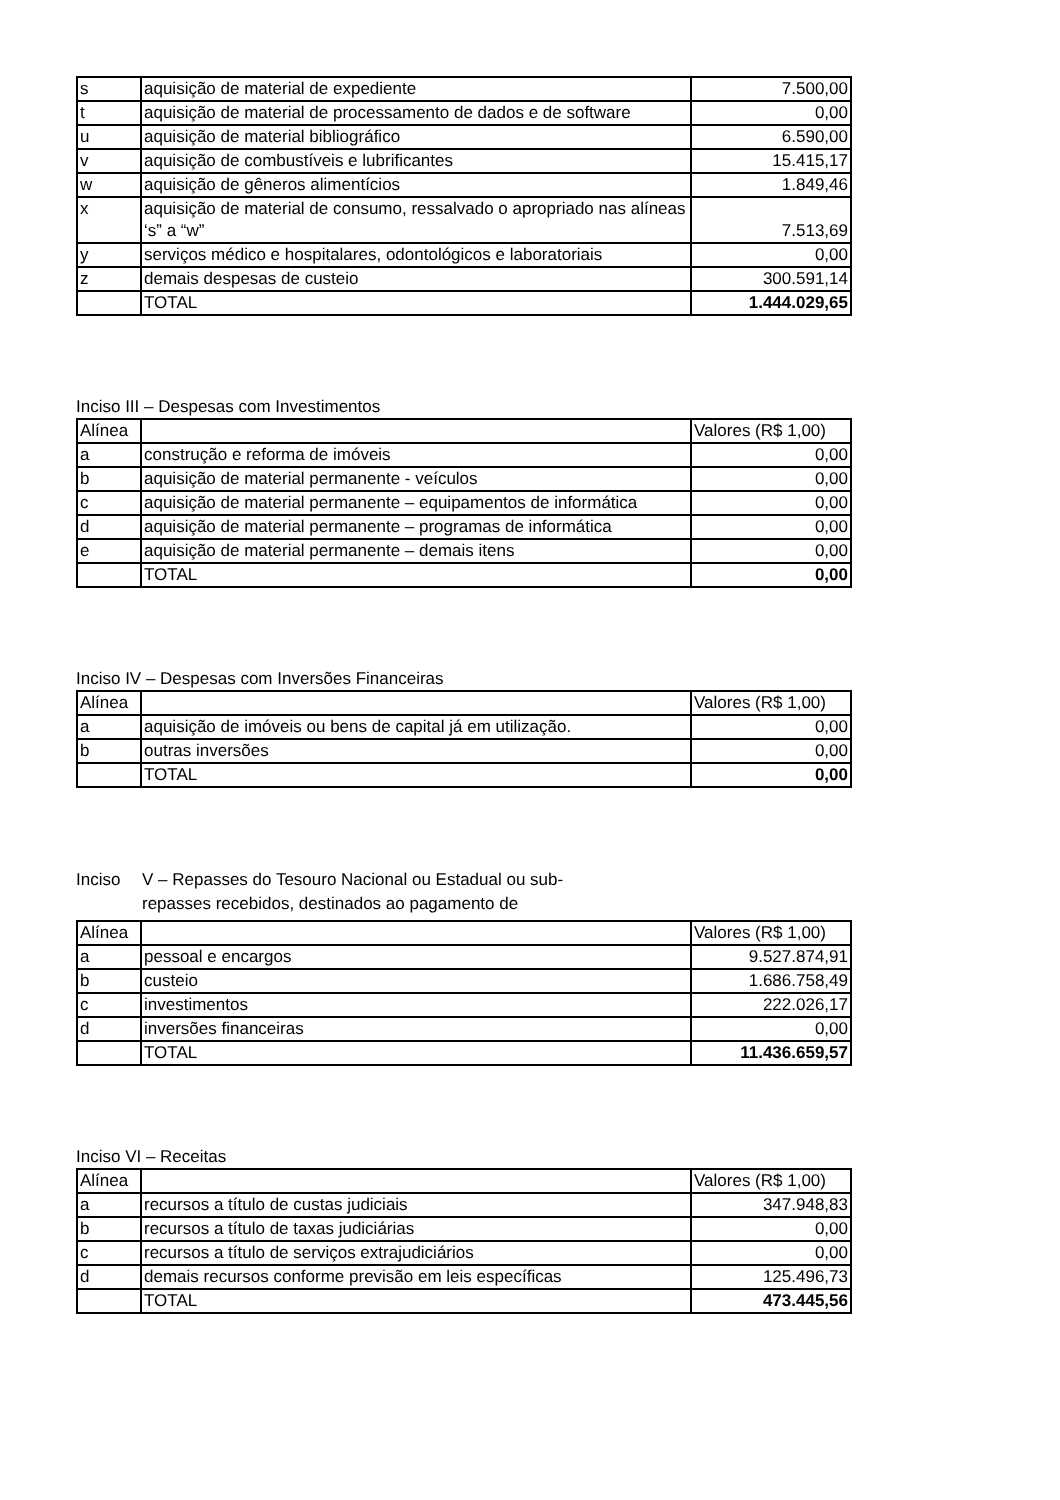| s | aquisição de material de expediente | 7.500,00 |
| t | aquisição de material de processamento de dados e de software | 0,00 |
| u | aquisição de material bibliográfico | 6.590,00 |
| v | aquisição de combustíveis e lubrificantes | 15.415,17 |
| w | aquisição de gêneros alimentícios | 1.849,46 |
| x | aquisição de material de consumo, ressalvado o apropriado nas alíneas ‘s” a “w” | 7.513,69 |
| y | serviços médico e hospitalares, odontológicos e laboratoriais | 0,00 |
| z | demais despesas de custeio | 300.591,14 |
| | TOTAL | 1.444.029,65 |
Inciso III – Despesas com Investimentos
| Alínea | | Valores (R$ 1,00) |
| --- | --- | --- |
| a | construção e reforma de imóveis | 0,00 |
| b | aquisição de material permanente - veículos | 0,00 |
| c | aquisição de material permanente – equipamentos de informática | 0,00 |
| d | aquisição de material permanente – programas de informática | 0,00 |
| e | aquisição de material permanente – demais itens | 0,00 |
| | TOTAL | 0,00 |
Inciso IV – Despesas com Inversões Financeiras
| Alínea | | Valores (R$ 1,00) |
| --- | --- | --- |
| a | aquisição de imóveis ou bens de capital já em utilização. | 0,00 |
| b | outras inversões | 0,00 |
| | TOTAL | 0,00 |
Inciso V – Repasses do Tesouro Nacional ou Estadual ou sub-repasses recebidos, destinados ao pagamento de
| Alínea | | Valores (R$ 1,00) |
| --- | --- | --- |
| a | pessoal e encargos | 9.527.874,91 |
| b | custeio | 1.686.758,49 |
| c | investimentos | 222.026,17 |
| d | inversões financeiras | 0,00 |
| | TOTAL | 11.436.659,57 |
Inciso VI – Receitas
| Alínea | | Valores (R$ 1,00) |
| --- | --- | --- |
| a | recursos a título de custas judiciais | 347.948,83 |
| b | recursos a título de taxas judiciárias | 0,00 |
| c | recursos a título de serviços extrajudiciários | 0,00 |
| d | demais recursos conforme previsão em leis específicas | 125.496,73 |
| | TOTAL | 473.445,56 |